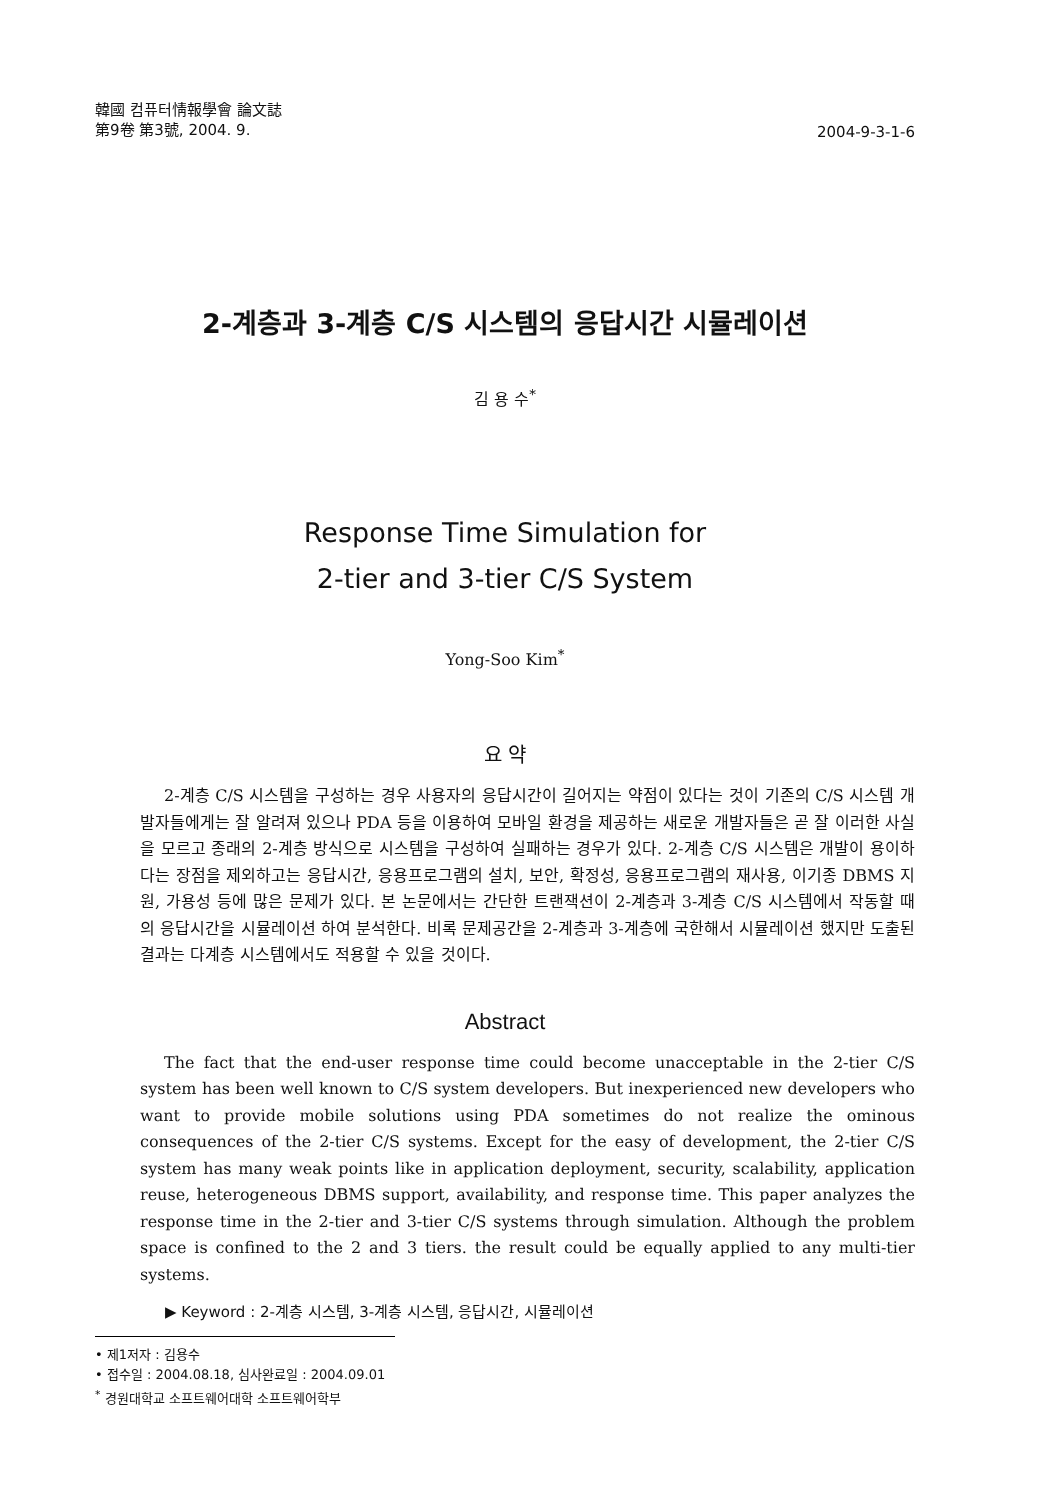韓國 컴퓨터情報學會 論文誌
第9卷 第3號, 2004. 9.
2004-9-3-1-6
2-계층과 3-계층 C/S 시스템의 응답시간 시뮬레이션
김 용 수<sup>*</sup>
Response Time Simulation for
2-tier and 3-tier C/S System
Yong-Soo Kim<sup>*</sup>
요 약
2-계층 C/S 시스템을 구성하는 경우 사용자의 응답시간이 길어지는 약점이 있다는 것이 기존의 C/S 시스템 개발자들에게는 잘 알려져 있으나 PDA 등을 이용하여 모바일 환경을 제공하는 새로운 개발자들은 곧 잘 이러한 사실을 모르고 종래의 2-계층 방식으로 시스템을 구성하여 실패하는 경우가 있다. 2-계층 C/S 시스템은 개발이 용이하다는 장점을 제외하고는 응답시간, 응용프로그램의 설치, 보안, 확정성, 응용프로그램의 재사용, 이기종 DBMS 지원, 가용성 등에 많은 문제가 있다. 본 논문에서는 간단한 트랜잭션이 2-계층과 3-계층 C/S 시스템에서 작동할 때의 응답시간을 시뮬레이션 하여 분석한다. 비록 문제공간을 2-계층과 3-계층에 국한해서 시뮬레이션 했지만 도출된 결과는 다계층 시스템에서도 적용할 수 있을 것이다.
Abstract
The fact that the end-user response time could become unacceptable in the 2-tier C/S system has been well known to C/S system developers. But inexperienced new developers who want to provide mobile solutions using PDA sometimes do not realize the ominous consequences of the 2-tier C/S systems. Except for the easy of development, the 2-tier C/S system has many weak points like in application deployment, security, scalability, application reuse, heterogeneous DBMS support, availability, and response time. This paper analyzes the response time in the 2-tier and 3-tier C/S systems through simulation. Although the problem space is confined to the 2 and 3 tiers. the result could be equally applied to any multi-tier systems.
▶ Keyword : 2-계층 시스템, 3-계층 시스템, 응답시간, 시뮬레이션
• 제1저자 : 김용수
• 접수일 : 2004.08.18, 심사완료일 : 2004.09.01
<sup>*</sup> 경원대학교 소프트웨어대학 소프트웨어학부